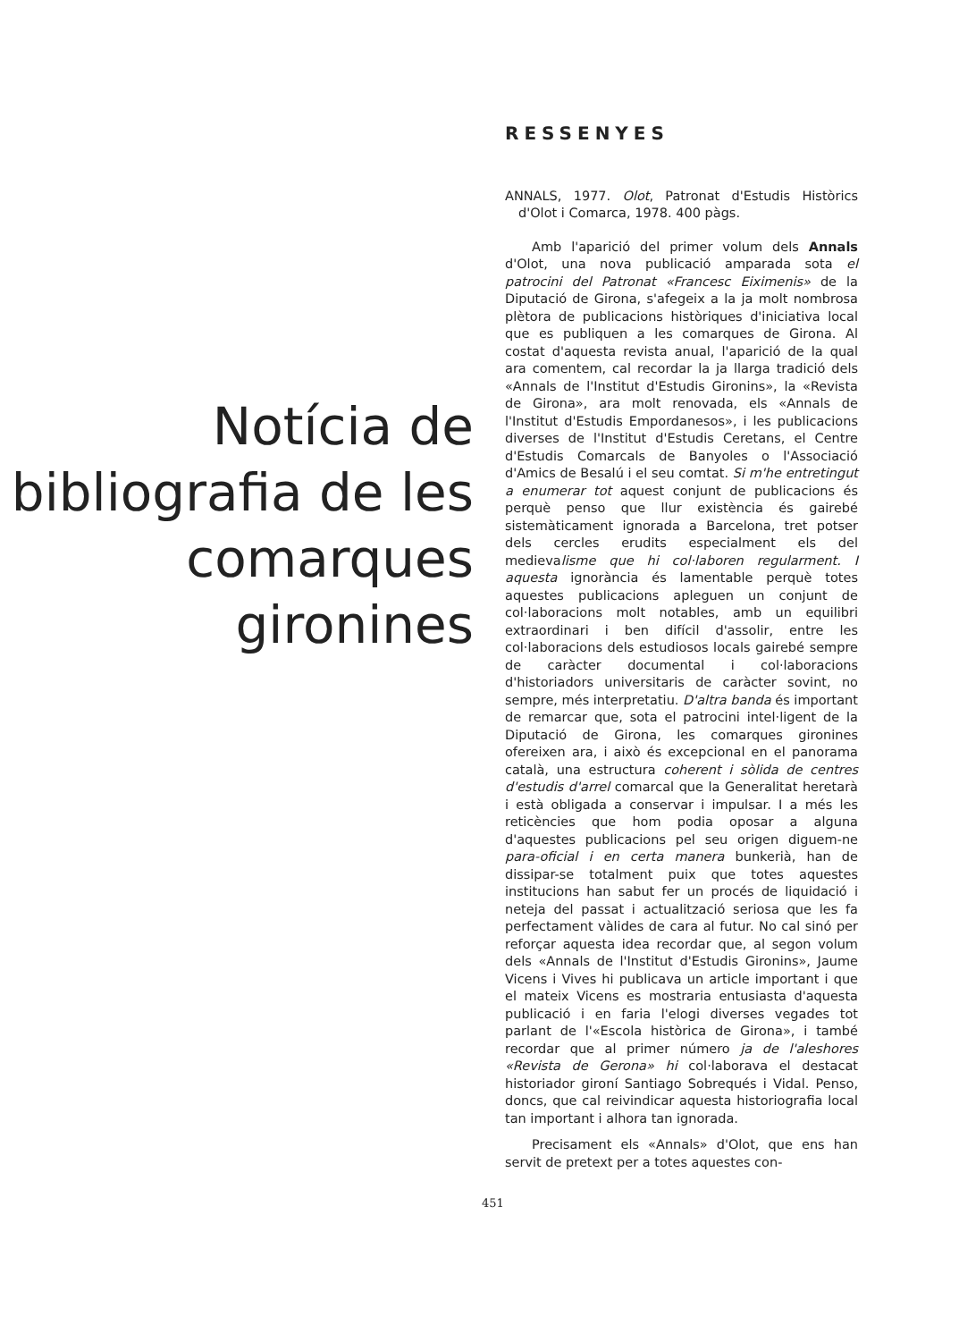Notícia de bibliografia de les comarques gironines
RESSENYES
ANNALS, 1977. Olot, Patronat d'Estudis Històrics d'Olot i Comarca, 1978. 400 pàgs.
Amb l'aparició del primer volum dels Annals d'Olot, una nova publicació amparada sota el patrocini del Patronat «Francesc Eiximenis» de la Diputació de Girona, s'afegeix a la ja molt nombrosa plètora de publicacions històriques d'iniciativa local que es publiquen a les comarques de Girona. Al costat d'aquesta revista anual, l'aparició de la qual ara comentem, cal recordar la ja llarga tradició dels «Annals de l'Institut d'Estudis Gironins», la «Revista de Girona», ara molt renovada, els «Annals de l'Institut d'Estudis Empordanesos», i les publicacions diverses de l'Institut d'Estudis Ceretans, el Centre d'Estudis Comarcals de Banyoles o l'Associació d'Amics de Besalú i el seu comtat. Si m'he entretingut a enumerar tot aquest conjunt de publicacions és perquè penso que llur existència és gairebé sistemàticament ignorada a Barcelona, tret potser dels cercles erudits especialment els del medievalisme que hi col·laboren regularment. I aquesta ignorància és lamentable perquè totes aquestes publicacions apleguen un conjunt de col·laboracions molt notables, amb un equilibri extraordinari i ben difícil d'assolir, entre les col·laboracions dels estudiosos locals gairebé sempre de caràcter documental i col·laboracions d'historiadors universitaris de caràcter sovint, no sempre, més interpretatiu. D'altra banda és important de remarcar que, sota el patrocini intel·ligent de la Diputació de Girona, les comarques gironines ofereixen ara, i això és excepcional en el panorama català, una estructura coherent i sòlida de centres d'estudis d'arrel comarcal que la Generalitat heretarà i està obligada a conservar i impulsar. I a més les reticències que hom podia oposar a alguna d'aquestes publicacions pel seu origen diguem-ne para-oficial i en certa manera bunkerià, han de dissipar-se totalment puix que totes aquestes institucions han sabut fer un procés de liquidació i neteja del passat i actualització seriosa que les fa perfectament vàlides de cara al futur. No cal sinó per reforçar aquesta idea recordar que, al segon volum dels «Annals de l'Institut d'Estudis Gironins», Jaume Vicens i Vives hi publicava un article important i que el mateix Vicens es mostraria entusiasta d'aquesta publicació i en faria l'elogi diverses vegades tot parlant de l'«Escola històrica de Girona», i també recordar que al primer número ja de l'aleshores «Revista de Gerona» hi col·laborava el destacat historiador gironí Santiago Sobrequés i Vidal. Penso, doncs, que cal reivindicar aquesta historiografia local tan important i alhora tan ignorada.
Precisament els «Annals» d'Olot, que ens han servit de pretext per a totes aquestes con-
451